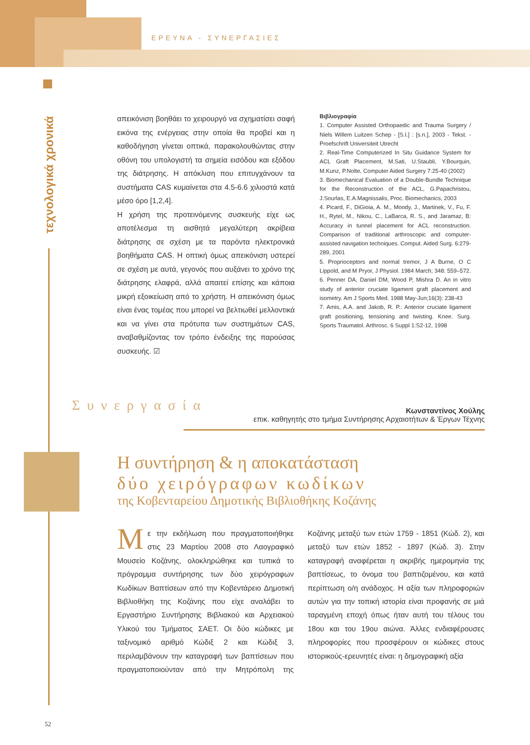ΕΡΕΥΝΑ - ΣΥΝΕΡΓΑΣΙΕΣ
τεχνολογικά χρονικά
απεικόνιση βοηθάει το χειρουργό να σχηματίσει σαφή εικόνα της ενέργειας στην οποία θα προβεί και η καθοδήγηση γίνεται οπτικά, παρακολουθώντας στην οθόνη του υπολογιστή τα σημεία εισόδου και εξόδου της διάτρησης. Η απόκλιση που επιτυγχάνουν τα συστήματα CAS κυμαίνεται στα 4.5-6.6 χιλιοστά κατά μέσο όρο [1,2,4].
Η χρήση της προτεινόμενης συσκευής είχε ως αποτέλεσμα τη αισθητά μεγαλύτερη ακρίβεια διάτρησης σε σχέση με τα παρόντα ηλεκτρονικά βοηθήματα CAS. Η οπτική όμως απεικόνιση υστερεί σε σχέση με αυτά, γεγονός που αυξάνει το χρόνο της διάτρησης ελαφρά, αλλά απαιτεί επίσης και κάποια μικρή εξοικείωση από το χρήστη. Η απεικόνιση όμως είναι ένας τομέας που μπορεί να βελτιωθεί μελλοντικά και να γίνει στα πρότυπα των συστημάτων CAS, αναβαθμίζοντας τον τρόπο ένδειξης της παρούσας συσκευής. ☑
Βιβλιογραφία
1. Computer Assisted Orthopaedic and Trauma Surgery / Niels Willem Luitzen Schep - [S.l.] : [s.n.], 2003 - Tekst. - Proefschrift Universiteit Utrecht
2. Real-Time Computerized In Situ Guidance System for ACL Graft Placement, M.Sati, U.Staubli, Y.Bourquin, M.Kunz, P.Nolte, Computer Aided Surgery 7:25-40 (2002)
3. Biomechanical Evaluation of a Double-Bundle Technique for the Reconstruction of the ACL, G.Papachristou, J.Sourlas, E.A.Magnissalis, Proc. Biomechanics, 2003
4. Picard, F., DiGioia, A. M., Moody, J., Martinek, V., Fu, F. H., Rytel, M., Nikou, C., LaBarca, R. S., and Jaramaz, B: Accuracy in tunnel placement for ACL reconstruction. Comparison of traditional arthroscopic and computer-assisted navigation techniques. Comput. Aided Surg. 6:279-289, 2001
5. Proprioceptors and normal tremor, J A Burne, O C Lippold, and M Pryor, J Physiol. 1984 March; 348: 559–572.
6. Penner DA, Daniel DM, Wood P, Mishra D. An in vitro study of anterior cruciate ligament graft placement and isometry. Am J Sports Med. 1988 May-Jun;16(3): 238-43
7. Amis, A.A. and Jakob, R. P.: Anterior cruciate ligament graft positioning, tensioning and twisting. Knee. Surg. Sports Traumatol. Arthrosc. 6 Suppl 1:S2-12, 1998
Συνεργασία
Κωνσταντίνος Χούλης
επικ. καθηγητής στο τμήμα Συντήρησης Αρχαιοτήτων & Έργων Τέχνης
Η συντήρηση & η αποκατάσταση
δύο χειρόγραφων κωδίκων
της Κοβενταρείου Δημοτικής Βιβλιοθήκης Κοζάνης
Με την εκδήλωση που πραγματοποιήθηκε στις 23 Μαρτίου 2008 στο Λαογραφικό Μουσείο Κοζάνης, ολοκληρώθηκε και τυπικά το πρόγραμμα συντήρησης των δύο χειρόγραφων Κωδίκων Βαπτίσεων από την Κοβεντάρειο Δημοτική Βιβλιοθήκη της Κοζάνης που είχε αναλάβει το Εργαστήριο Συντήρησης Βιβλιακού και Αρχειακού Υλικού του Τμήματος ΣΑΕΤ. Οι δύο κώδικες με ταξινομικό αριθμό Κώδιξ 2 και Κώδιξ 3, περιλαμβάνουν την καταγραφή των βαπτίσεων που πραγματοποιούνταν από την Μητρόπολη της Κοζάνης μεταξύ των ετών 1759 - 1851 (Κώδ. 2), και μεταξύ των ετών 1852 - 1897 (Κώδ. 3). Στην καταγραφή αναφέρεται η ακριβής ημερομηνία της βαπτίσεως, το όνομα του βαπτιζομένου, και κατά περίπτωση ο/η ανάδοχος. Η αξία των πληροφοριών αυτών για την τοπική ιστορία είναι προφανής σε μιά ταραγμένη εποχή όπως ήταν αυτή του τέλους του 18ου και του 19ου αιώνα. Άλλες ενδιαφέρουσες πληροφορίες που προσφέρουν οι κώδικες στους ιστορικούς-ερευνητές είναι: η δημογραφική αξία
52